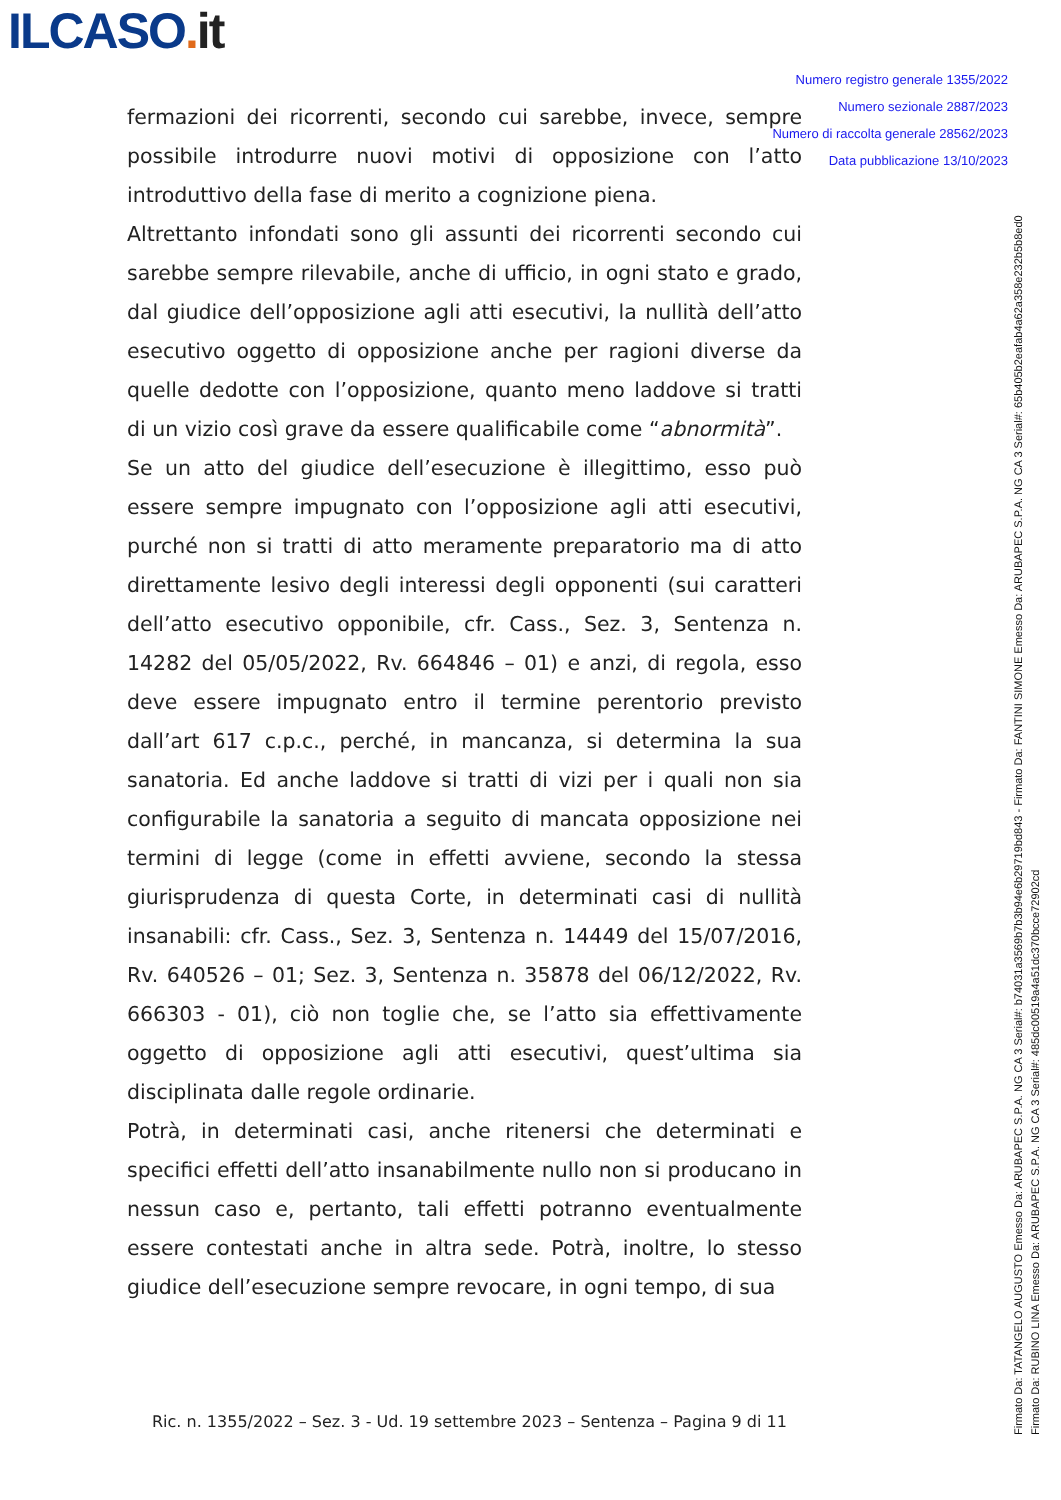ILCASO. it
Numero registro generale 1355/2022
Numero sezionale 2887/2023
Numero di raccolta generale 28562/2023
Data pubblicazione 13/10/2023
fermazioni dei ricorrenti, secondo cui sarebbe, invece, sempre possibile introdurre nuovi motivi di opposizione con l’atto introduttivo della fase di merito a cognizione piena.
Altrettanto infondati sono gli assunti dei ricorrenti secondo cui sarebbe sempre rilevabile, anche di ufficio, in ogni stato e grado, dal giudice dell’opposizione agli atti esecutivi, la nullità dell’atto esecutivo oggetto di opposizione anche per ragioni diverse da quelle dedotte con l’opposizione, quanto meno laddove si tratti di un vizio così grave da essere qualificabile come “abnormità”.
Se un atto del giudice dell’esecuzione è illegittimo, esso può essere sempre impugnato con l’opposizione agli atti esecutivi, purché non si tratti di atto meramente preparatorio ma di atto direttamente lesivo degli interessi degli opponenti (sui caratteri dell’atto esecutivo opponibile, cfr. Cass., Sez. 3, Sentenza n. 14282 del 05/05/2022, Rv. 664846 – 01) e anzi, di regola, esso deve essere impugnato entro il termine perentorio previsto dall’art 617 c.p.c., perché, in mancanza, si determina la sua sanatoria. Ed anche laddove si tratti di vizi per i quali non sia configurabile la sanatoria a seguito di mancata opposizione nei termini di legge (come in effetti avviene, secondo la stessa giurisprudenza di questa Corte, in determinati casi di nullità insanabili: cfr. Cass., Sez. 3, Sentenza n. 14449 del 15/07/2016, Rv. 640526 – 01; Sez. 3, Sentenza n. 35878 del 06/12/2022, Rv. 666303 - 01), ciò non toglie che, se l’atto sia effettivamente oggetto di opposizione agli atti esecutivi, quest’ultima sia disciplinata dalle regole ordinarie.
Potrà, in determinati casi, anche ritenersi che determinati e specifici effetti dell’atto insanabilmente nullo non si producano in nessun caso e, pertanto, tali effetti potranno eventualmente essere contestati anche in altra sede. Potrà, inoltre, lo stesso giudice dell’esecuzione sempre revocare, in ogni tempo, di sua
Ric. n. 1355/2022 – Sez. 3 - Ud. 19 settembre 2023 – Sentenza – Pagina 9 di 11
Firmato Da: TATANGELO AUGUSTO Emesso Da: ARUBAPEC S.P.A. NG CA 3 Serial#: b74031a3569b7b3b94e6b29719bd843 - Firmato Da: FANTINI SIMONE Emesso Da: ARUBAPEC S.P.A. NG CA 3 Serial#: 65b405b2eafab4a62a358e232b5b8ed0
Firmato Da: RUBINO LINA Emesso Da: ARUBAPEC S.P.A. NG CA 3 Serial#: 485dc00519a4a51dc370bcce72902cd